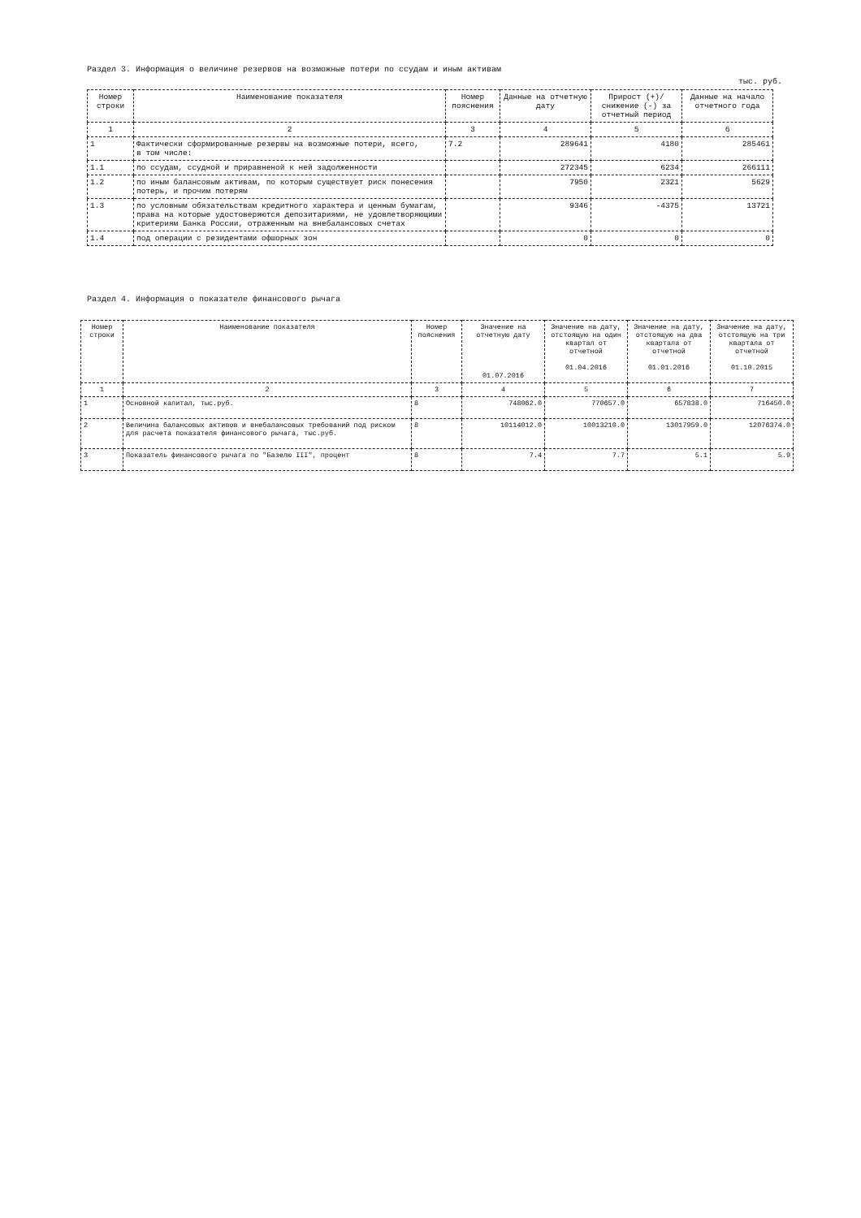Раздел 3. Информация о величине резервов на возможные потери по ссудам и иным активам
тыс. руб.
| Номер строки | Наименование показателя | Номер пояснения | Данные на отчетную дату | Прирост (+)/ снижение (-) за отчетный период | Данные на начало отчетного года |
| --- | --- | --- | --- | --- | --- |
| 1 | 2 | 3 | 4 | 5 | 6 |
| 1 | Фактически сформированные резервы на возможные потери, всего, в том числе: | 7.2 | 289641 | 4180 | 285461 |
| 1.1 | по ссудам, ссудной и приравненой к ней задолженности | | 272345 | 6234 | 266111 |
| 1.2 | по иным балансовым активам, по которым существует риск понесения потерь, и прочим потерям | | 7950 | 2321 | 5629 |
| 1.3 | по условным обязательствам кредитного характера и ценным бумагам, права на которые удостоверяются депозитариями, не удовлетворяющими критериям Банка России, отраженным на внебалансовых счетах | | 9346 | -4375 | 13721 |
| 1.4 | под операции с резидентами офшорных зон | | 0 | 0 | 0 |
Раздел 4. Информация о показателе финансового рычага
| Номер строки | Наименование показателя | Номер пояснения | Значение на отчетную дату 01.07.2016 | Значение на дату, отстоящую на один квартал от отчетной 01.04.2016 | Значение на дату, отстоящую на два квартала от отчетной 01.01.2016 | Значение на дату, отстоящую на три квартала от отчетной 01.10.2015 |
| --- | --- | --- | --- | --- | --- | --- |
| 1 | 2 | 3 | 4 | 5 | 6 | 7 |
| 1 | Основной капитал, тыс.руб. | 8 | 748062.0 | 770657.0 | 657838.0 | 716450.0 |
| 2 | Величина балансовых активов и внебалансовых требований под риском для расчета показателя финансового рычага, тыс.руб. | 8 | 10114012.0 | 10013210.0 | 13017959.0 | 12076374.0 |
| 3 | Показатель финансового рычага по "Базелю III", процент | 8 | 7.4 | 7.7 | 5.1 | 5.9 |